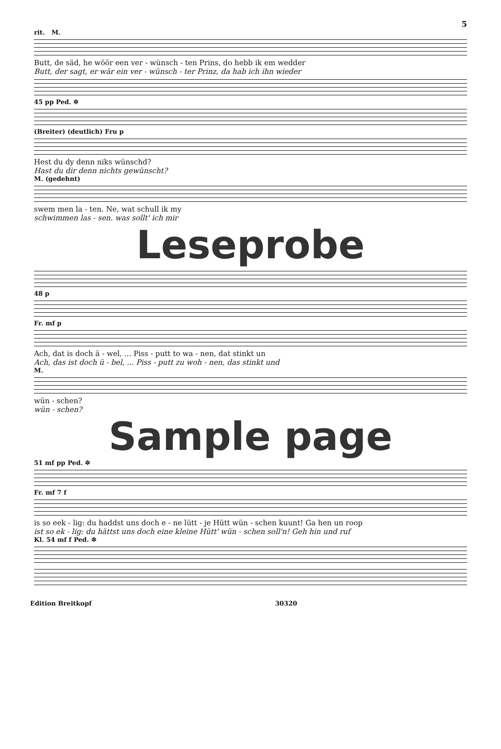5
rit. M.
Butt, de säd, he wöör een ver - wünsch - ten Prins, do hebb ik em wedder
Butt, der sagt, er wär ein ver - wünsch - ter Prinz, da hab ich ihn wieder
45 pp Ped. ✲
(Breiter) (deutlich) Fru p
Hest du dy denn niks wünschd?
Hast du dir denn nichts gewünscht?
M. (gedehnt)
swem men la - ten. Ne, wat schull ik my
schwimmen las - sen. was sollt' ich mir
Leseprobe
48 p
Fr. mf p
Ach, dat is doch ä - wel, ... Piss - putt to wa - nen, dat stinkt un
Ach, das ist doch ü - bel, ... Piss - putt zu woh - nen, das stinkt und
M.
wün - schen?
wün - schen?
Sample page
51 mf pp Ped. ✲
Fr. mf 7 f
is so eek - lig: du haddst uns doch e - ne lütt - je Hütt wün - schen kuunt! Ga hen un roop
ist so ek - lig: du hättst uns doch eine kleine Hütt' wün - schen soll'n! Geh hin und ruf
Kl. 54 mf f Ped. ✲
Edition Breitkopf 30320